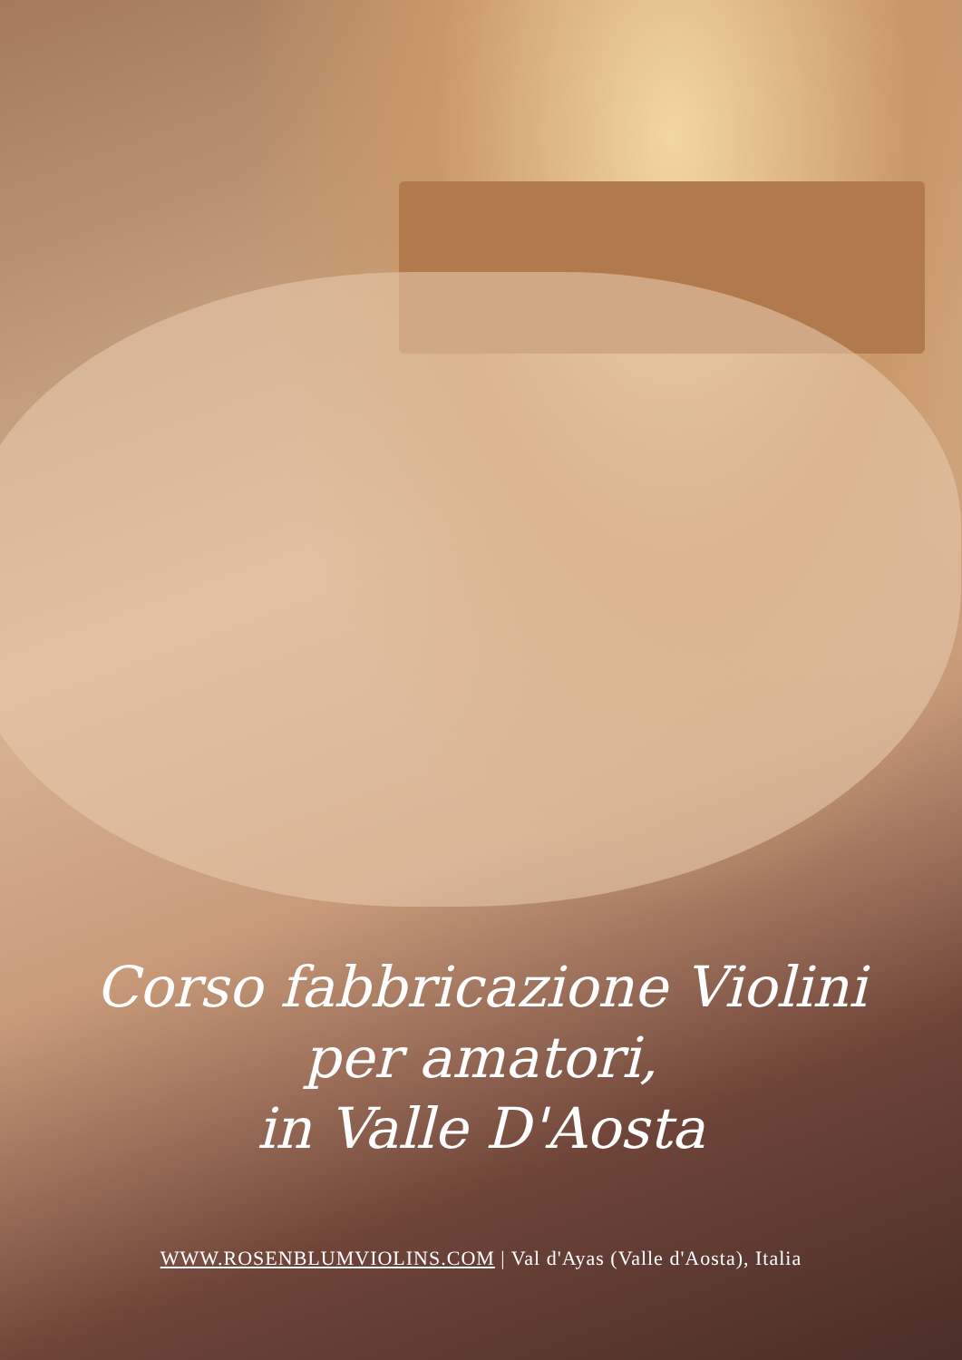Corso fabbricazione Violini
per amatori,
in Valle D'Aosta
WWW.ROSENBLUMVIOLINS.COM | Val d'Ayas (Valle d'Aosta), Italia